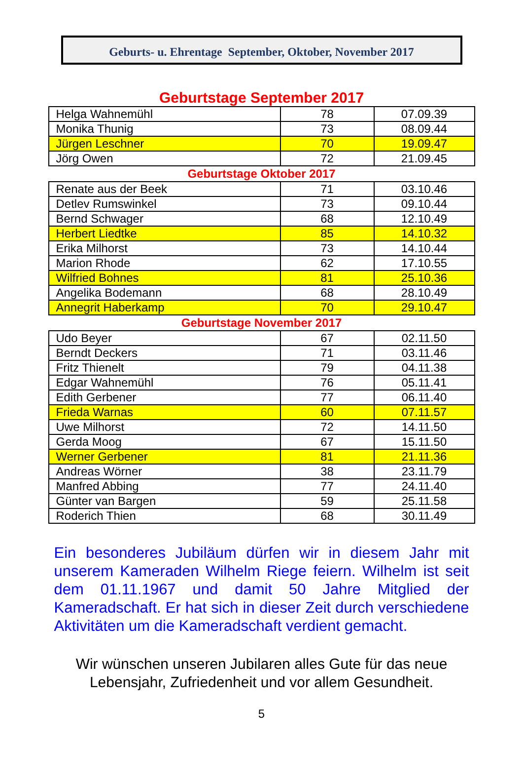Geburts- u. Ehrentage September, Oktober, November 2017
Geburtstage September 2017
| Helga Wahnemühl | 78 | 07.09.39 |
| Monika Thunig | 73 | 08.09.44 |
| Jürgen Leschner | 70 | 19.09.47 |
| Jörg Owen | 72 | 21.09.45 |
Geburtstage Oktober 2017
| Renate aus der Beek | 71 | 03.10.46 |
| Detlev Rumswinkel | 73 | 09.10.44 |
| Bernd Schwager | 68 | 12.10.49 |
| Herbert Liedtke | 85 | 14.10.32 |
| Erika Milhorst | 73 | 14.10.44 |
| Marion Rhode | 62 | 17.10.55 |
| Wilfried Bohnes | 81 | 25.10.36 |
| Angelika Bodemann | 68 | 28.10.49 |
| Annegrit Haberkamp | 70 | 29.10.47 |
Geburtstage November 2017
| Udo Beyer | 67 | 02.11.50 |
| Berndt Deckers | 71 | 03.11.46 |
| Fritz Thienelt | 79 | 04.11.38 |
| Edgar Wahnemühl | 76 | 05.11.41 |
| Edith Gerbener | 77 | 06.11.40 |
| Frieda Warnas | 60 | 07.11.57 |
| Uwe Milhorst | 72 | 14.11.50 |
| Gerda Moog | 67 | 15.11.50 |
| Werner Gerbener | 81 | 21.11.36 |
| Andreas Wörner | 38 | 23.11.79 |
| Manfred Abbing | 77 | 24.11.40 |
| Günter van Bargen | 59 | 25.11.58 |
| Roderich Thien | 68 | 30.11.49 |
Ein besonderes Jubiläum dürfen wir in diesem Jahr mit unserem Kameraden Wilhelm Riege feiern. Wilhelm ist seit dem 01.11.1967 und damit 50 Jahre Mitglied der Kameradschaft. Er hat sich in dieser Zeit durch verschiedene Aktivitäten um die Kameradschaft verdient gemacht.
Wir wünschen unseren Jubilaren alles Gute für das neue
Lebensjahr, Zufriedenheit und vor allem Gesundheit.
5